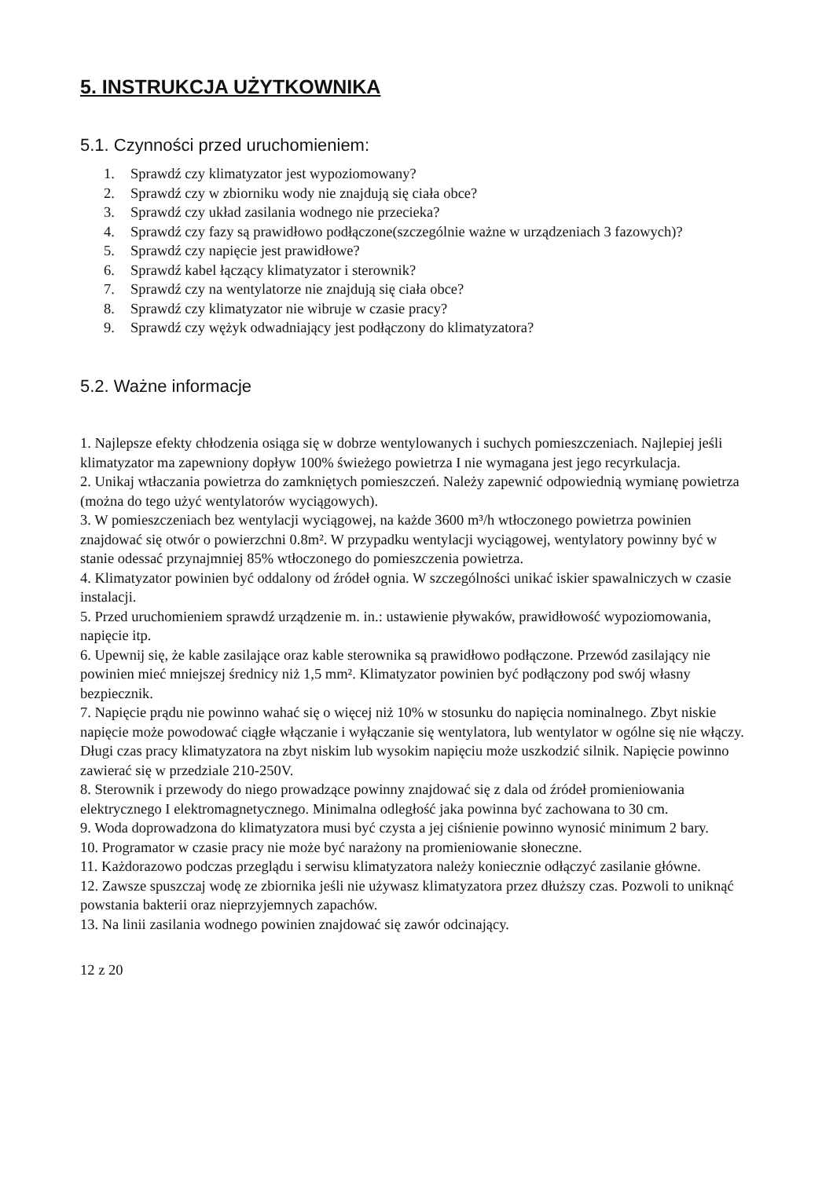5. INSTRUKCJA UŻYTKOWNIKA
5.1. Czynności przed uruchomieniem:
1. Sprawdź czy klimatyzator jest wypoziomowany?
2. Sprawdź czy w zbiorniku wody nie znajdują się ciała obce?
3. Sprawdź czy układ zasilania wodnego nie przecieka?
4. Sprawdź czy fazy są prawidłowo podłączone(szczególnie ważne w urządzeniach 3 fazowych)?
5. Sprawdź czy napięcie jest prawidłowe?
6. Sprawdź kabel łączący klimatyzator i sterownik?
7. Sprawdź czy na wentylatorze nie znajdują się ciała obce?
8. Sprawdź czy klimatyzator nie wibruje w czasie pracy?
9. Sprawdź czy wężyk odwadniający jest podłączony do klimatyzatora?
5.2. Ważne informacje
1. Najlepsze efekty chłodzenia osiąga się w dobrze wentylowanych i suchych pomieszczeniach. Najlepiej jeśli klimatyzator ma zapewniony dopływ 100% świeżego powietrza I nie wymagana jest jego recyrkulacja.
2. Unikaj wtłaczania powietrza do zamkniętych pomieszczeń. Należy zapewnić odpowiednią wymianę powietrza (można do tego użyć wentylatorów wyciągowych).
3. W pomieszczeniach bez wentylacji wyciągowej, na każde 3600 m³/h wtłoczonego powietrza powinien znajdować się otwór o powierzchni 0.8m². W przypadku wentylacji wyciągowej, wentylatory powinny być w stanie odessać przynajmniej 85% wtłoczonego do pomieszczenia powietrza.
4. Klimatyzator powinien być oddalony od źródeł ognia. W szczególności unikać iskier spawalniczych w czasie instalacji.
5. Przed uruchomieniem sprawdź urządzenie m. in.: ustawienie pływaków, prawidłowość wypoziomowania, napięcie itp.
6. Upewnij się, że kable zasilające oraz kable sterownika są prawidłowo podłączone. Przewód zasilający nie powinien mieć mniejszej średnicy niż 1,5 mm². Klimatyzator powinien być podłączony pod swój własny bezpiecznik.
7. Napięcie prądu nie powinno wahać się o więcej niż 10% w stosunku do napięcia nominalnego. Zbyt niskie napięcie może powodować ciągłe włączanie i wyłączanie się wentylatora, lub wentylator w ogólne się nie włączy. Długi czas pracy klimatyzatora na zbyt niskim lub wysokim napięciu może uszkodzić silnik. Napięcie powinno zawierać się w przedziale 210-250V.
8. Sterownik i przewody do niego prowadzące powinny znajdować się z dala od źródeł promieniowania elektrycznego I elektromagnetycznego. Minimalna odległość jaka powinna być zachowana to 30 cm.
9. Woda doprowadzona do klimatyzatora musi być czysta a jej ciśnienie powinno wynosić minimum 2 bary.
10. Programator w czasie pracy nie może być narażony na promieniowanie słoneczne.
11. Każdorazowo podczas przeglądu i serwisu klimatyzatora należy koniecznie odłączyć zasilanie główne.
12. Zawsze spuszczaj wodę ze zbiornika jeśli nie używasz klimatyzatora przez dłuższy czas. Pozwoli to uniknąć powstania bakterii oraz nieprzyjemnych zapachów.
13. Na linii zasilania wodnego powinien znajdować się zawór odcinający.
12 z 20